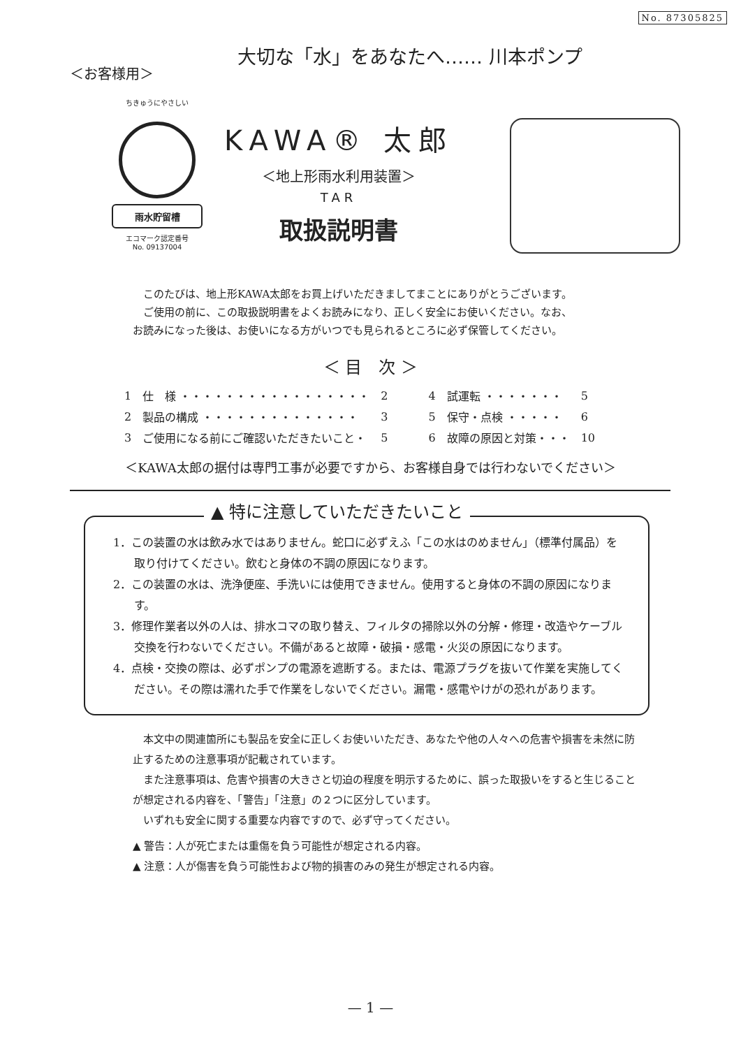No. 87305825
＜お客様用＞
大切な「水」をあなたへ‥‥‥ 川本ポンプ
ちきゅうにやさしい
雨水貯留槽
エコマーク認定番号
No. 09137004
KAWA® 太郎
＜地上形雨水利用装置＞
TAR
取扱説明書
　このたびは、地上形KAWA太郎をお買上げいただきましてまことにありがとうございます。
　ご使用の前に、この取扱説明書をよくお読みになり、正しく安全にお使いください。なお、
お読みになった後は、お使いになる方がいつでも見られるところに必ず保管してください。
＜ 目　次 ＞
| 1 | 仕 様 ・・・・・・・・・・・・・・・・・ | 2 | 4 | 試運転 ・・・・・・・ | 5 |
| 2 | 製品の構成 ・・・・・・・・・・・・・・ | 3 | 5 | 保守・点検 ・・・・・ | 6 |
| 3 | ご使用になる前にご確認いただきたいこと・ | 5 | 6 | 故障の原因と対策・・・ | 10 |
＜KAWA太郎の据付は専門工事が必要ですから、お客様自身では行わないでください＞
▲ 特に注意していただきたいこと
1．この装置の水は飲み水ではありません。蛇口に必ずえふ「この水はのめません」（標準付属品）を取り付けてください。飲むと身体の不調の原因になります。
2．この装置の水は、洗浄便座、手洗いには使用できません。使用すると身体の不調の原因になります。
3．修理作業者以外の人は、排水コマの取り替え、フィルタの掃除以外の分解・修理・改造やケーブル交換を行わないでください。不備があると故障・破損・感電・火災の原因になります。
4．点検・交換の際は、必ずポンプの電源を遮断する。または、電源プラグを抜いて作業を実施してください。その際は濡れた手で作業をしないでください。漏電・感電やけがの恐れがあります。
　本文中の関連箇所にも製品を安全に正しくお使いいただき、あなたや他の人々への危害や損害を未然に防止するための注意事項が記載されています。
　また注意事項は、危害や損害の大きさと切迫の程度を明示するために、誤った取扱いをすると生じることが想定される内容を、「警告」「注意」の２つに区分しています。
　いずれも安全に関する重要な内容ですので、必ず守ってください。
▲ 警告：人が死亡または重傷を負う可能性が想定される内容。
▲ 注意：人が傷害を負う可能性および物的損害のみの発生が想定される内容。
— 1 —